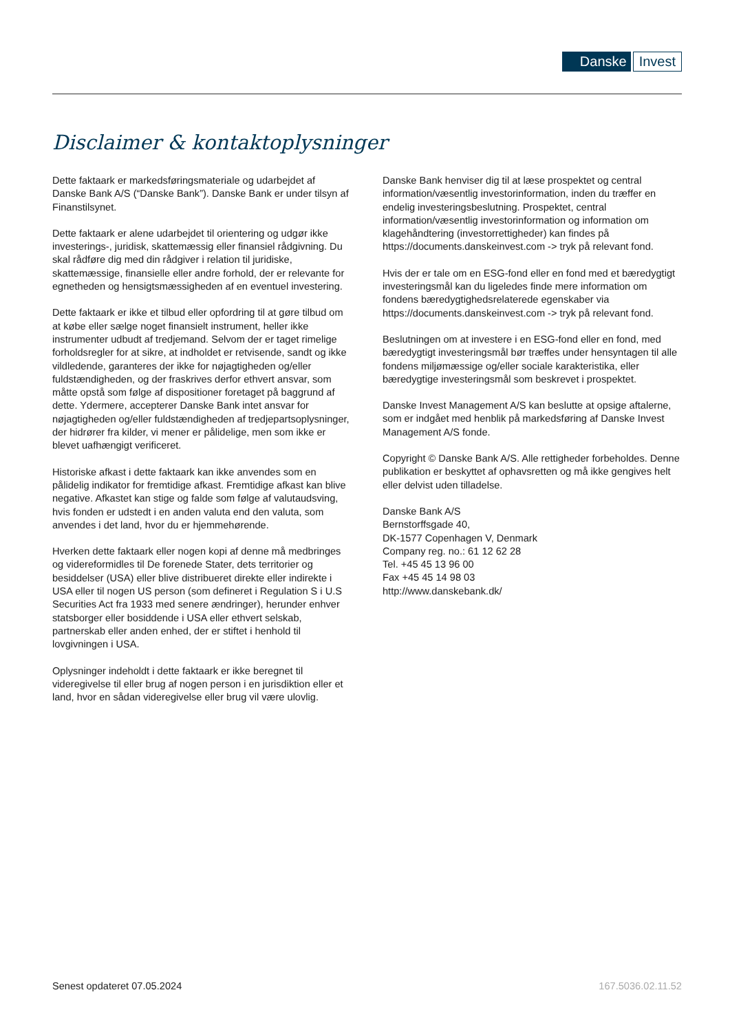Danske Invest
Disclaimer & kontaktoplysninger
Dette faktaark er markedsføringsmateriale og udarbejdet af Danske Bank A/S (“Danske Bank”). Danske Bank er under tilsyn af Finanstilsynet.
Dette faktaark er alene udarbejdet til orientering og udgør ikke investerings-, juridisk, skattemæssig eller finansiel rådgivning. Du skal rådføre dig med din rådgiver i relation til juridiske, skattemæssige, finansielle eller andre forhold, der er relevante for egnetheden og hensigtsmæssigheden af en eventuel investering.
Dette faktaark er ikke et tilbud eller opfordring til at gøre tilbud om at købe eller sælge noget finansielt instrument, heller ikke instrumenter udbudt af tredjemand. Selvom der er taget rimelige forholdsregler for at sikre, at indholdet er retvisende, sandt og ikke vildledende, garanteres der ikke for nøjagtigheden og/eller fuldstændigheden, og der fraskrives derfor ethvert ansvar, som måtte opstå som følge af dispositioner foretaget på baggrund af dette. Ydermere, accepterer Danske Bank intet ansvar for nøjagtigheden og/eller fuldstændigheden af tredjepartsoplysninger, der hidrører fra kilder, vi mener er pålidelige, men som ikke er blevet uafhængigt verificeret.
Historiske afkast i dette faktaark kan ikke anvendes som en pålidelig indikator for fremtidige afkast. Fremtidige afkast kan blive negative. Afkastet kan stige og falde som følge af valutaudsving, hvis fonden er udstedt i en anden valuta end den valuta, som anvendes i det land, hvor du er hjemmehørende.
Hverken dette faktaark eller nogen kopi af denne må medbringes og videreformidles til De forenede Stater, dets territorier og besiddelser (USA) eller blive distribueret direkte eller indirekte i USA eller til nogen US person (som defineret i Regulation S i U.S Securities Act fra 1933 med senere ændringer), herunder enhver statsborger eller bosiddende i USA eller ethvert selskab, partnerskab eller anden enhed, der er stiftet i henhold til lovgivningen i USA.
Oplysninger indeholdt i dette faktaark er ikke beregnet til videregivelse til eller brug af nogen person i en jurisdiktion eller et land, hvor en sådan videregivelse eller brug vil være ulovlig.
Danske Bank henviser dig til at læse prospektet og central information/væsentlig investorinformation, inden du træffer en endelig investeringsbeslutning. Prospektet, central information/væsentlig investorinformation og information om klagehåndtering (investorrettigheder) kan findes på https://documents.danskeinvest.com -> tryk på relevant fond.
Hvis der er tale om en ESG-fond eller en fond med et bæredygtigt investeringsmål kan du ligeledes finde mere information om fondens bæredygtighedsrelaterede egenskaber via https://documents.danskeinvest.com -> tryk på relevant fond.
Beslutningen om at investere i en ESG-fond eller en fond, med bæredygtigt investeringsmål bør træffes under hensyntagen til alle fondens miljømæssige og/eller sociale karakteristika, eller bæredygtige investeringsmål som beskrevet i prospektet.
Danske Invest Management A/S kan beslutte at opsige aftalerne, som er indgået med henblik på markedsføring af Danske Invest Management A/S fonde.
Copyright © Danske Bank A/S. Alle rettigheder forbeholdes. Denne publikation er beskyttet af ophavsretten og må ikke gengives helt eller delvist uden tilladelse.
Danske Bank A/S
Bernstorffsgade 40,
DK-1577 Copenhagen V, Denmark
Company reg. no.: 61 12 62 28
Tel. +45 45 13 96 00
Fax +45 45 14 98 03
http://www.danskebank.dk/
Senest opdateret 07.05.2024 167.5036.02.11.52